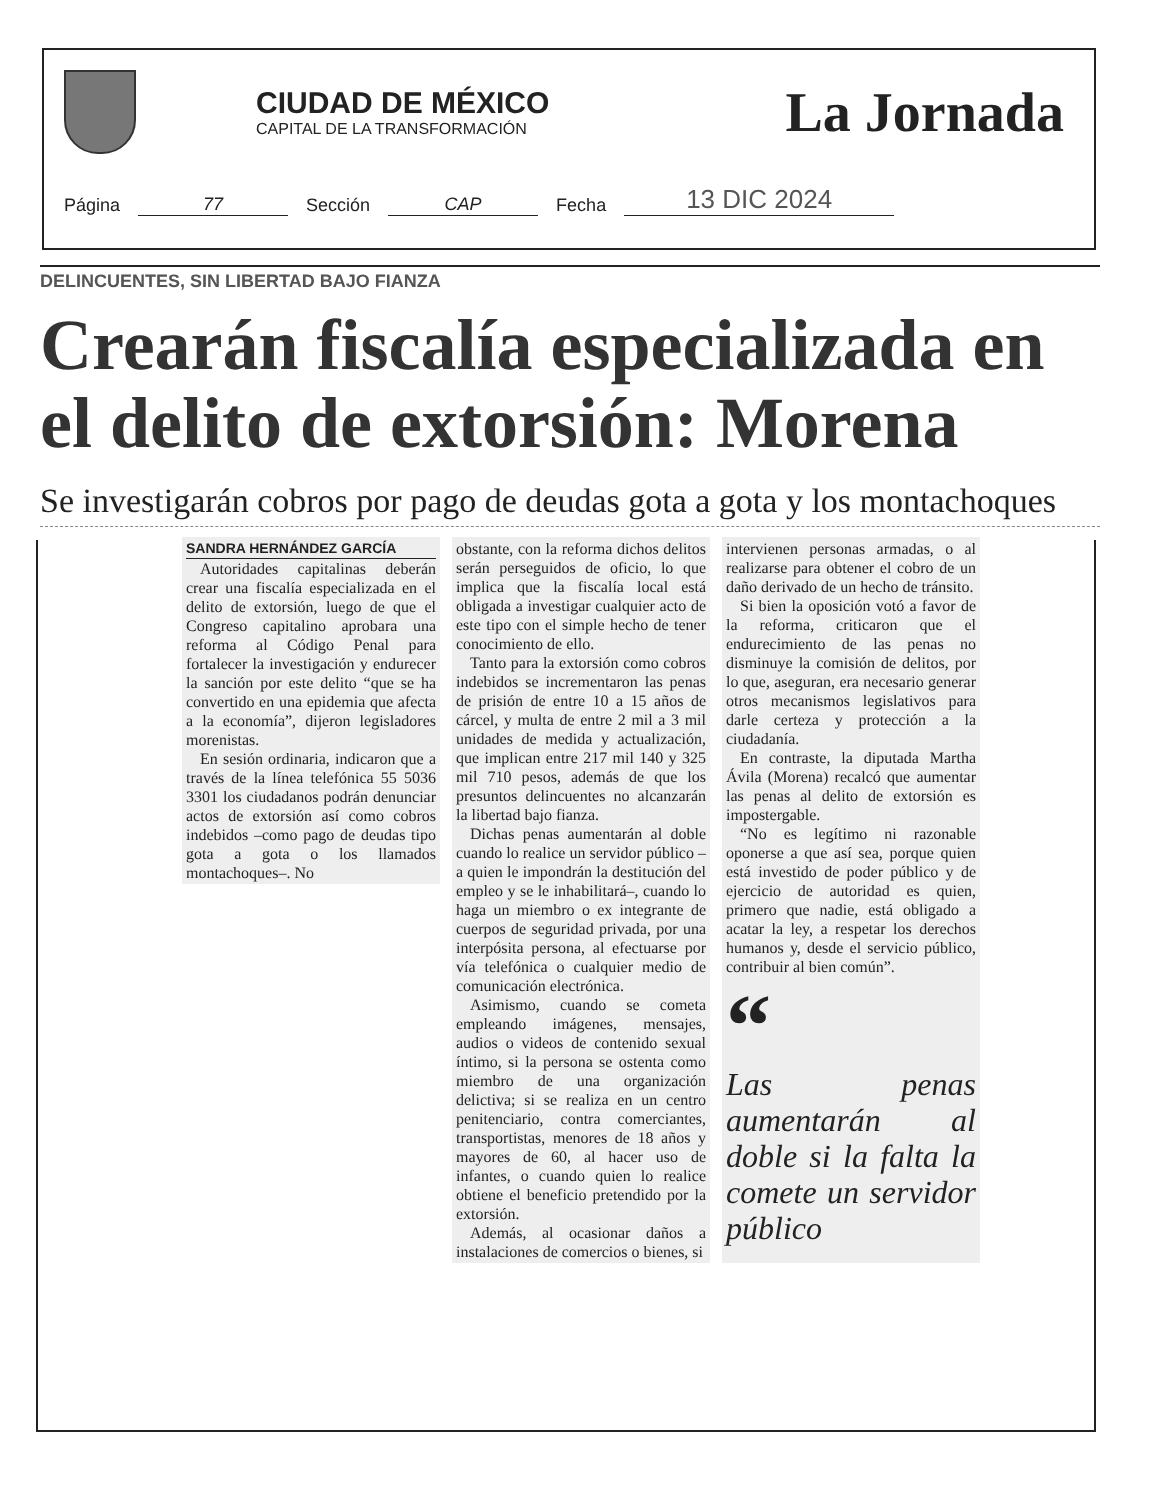CIUDAD DE MÉXICO
CAPITAL DE LA TRANSFORMACIÓN
La Jornada
Página 77 Sección CAP Fecha 13 DIC 2024
DELINCUENTES, SIN LIBERTAD BAJO FIANZA
Crearán fiscalía especializada en el delito de extorsión: Morena
Se investigarán cobros por pago de deudas gota a gota y los montachoques
SANDRA HERNÁNDEZ GARCÍA
Autoridades capitalinas deberán crear una fiscalía especializada en el delito de extorsión, luego de que el Congreso capitalino aprobara una reforma al Código Penal para fortalecer la investigación y endurecer la sanción por este delito “que se ha convertido en una epidemia que afecta a la economía”, dijeron legisladores morenistas.
En sesión ordinaria, indicaron que a través de la línea telefónica 55 5036 3301 los ciudadanos podrán denunciar actos de extorsión así como cobros indebidos –como pago de deudas tipo gota a gota o los llamados montachoques–. No
obstante, con la reforma dichos delitos serán perseguidos de oficio, lo que implica que la fiscalía local está obligada a investigar cualquier acto de este tipo con el simple hecho de tener conocimiento de ello.
Tanto para la extorsión como cobros indebidos se incrementaron las penas de prisión de entre 10 a 15 años de cárcel, y multa de entre 2 mil a 3 mil unidades de medida y actualización, que implican entre 217 mil 140 y 325 mil 710 pesos, además de que los presuntos delincuentes no alcanzarán la libertad bajo fianza.
Dichas penas aumentarán al doble cuando lo realice un servidor público –a quien le impondrán la destitución del empleo y se le inhabilitará–, cuando lo haga un miembro o ex integrante de cuerpos de seguridad privada, por una interpósita persona, al efectuarse por vía telefónica o cualquier medio de comunicación electrónica.
Asimismo, cuando se cometa empleando imágenes, mensajes, audios o videos de contenido sexual íntimo, si la persona se ostenta como miembro de una organización delictiva; si se realiza en un centro penitenciario, contra comerciantes, transportistas, menores de 18 años y mayores de 60, al hacer uso de infantes, o cuando quien lo realice obtiene el beneficio pretendido por la extorsión.
Además, al ocasionar daños a instalaciones de comercios o bienes, si
intervienen personas armadas, o al realizarse para obtener el cobro de un daño derivado de un hecho de tránsito.
Si bien la oposición votó a favor de la reforma, criticaron que el endurecimiento de las penas no disminuye la comisión de delitos, por lo que, aseguran, era necesario generar otros mecanismos legislativos para darle certeza y protección a la ciudadanía.
En contraste, la diputada Martha Ávila (Morena) recalcó que aumentar las penas al delito de extorsión es impostergable.
“No es legítimo ni razonable oponerse a que así sea, porque quien está investido de poder público y de ejercicio de autoridad es quien, primero que nadie, está obligado a acatar la ley, a respetar los derechos humanos y, desde el servicio público, contribuir al bien común”.
“
Las penas aumentarán al doble si la falta la comete un servidor público